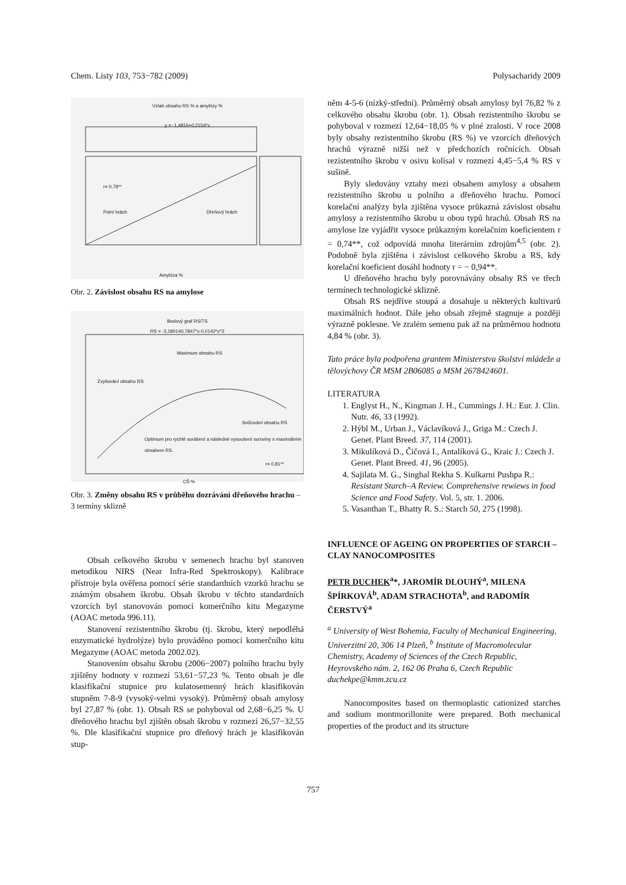Chem. Listy 103, 753−782 (2009) Polysacharidy 2009
Vztah obsahu RS % a amylózy %
y = -1,4816+0,2154*x
r= 0,78**
Polní hrách Dřeňový hrách
Amylóza %
Obr. 2. Závislost obsahu RS na amylose
Bodový graf RS/TS
RS = -3,180140,7847*x-0,0142*x^2
Maximum obsahu RS
Zvyšování obsahu RS
Snižování obsahu RS
Optimum pro rychlé sorášení a následné vysoušení suroviny s maximálním obsahem RS.
r= 0,81**
CŠ %
Obr. 3. Změny obsahu RS v průběhu dozrávání dřeňového hrachu – 3 termíny sklizně
Obsah celkového škrobu v semenech hrachu byl stanoven metodikou NIRS (Near Infra-Red Spektroskopy). Kalibrace přístroje byla ověřena pomocí série standardních vzorků hrachu se známým obsahem škrobu. Obsah škrobu v těchto standardních vzorcích byl stanovován pomocí komerčního kitu Megazyme (AOAC metoda 996.11).
Stanovení rezistentního škrobu (tj. škrobu, který nepodléhá enzymatické hydrolýze) bylo prováděno pomocí komerčního kitu Megazyme (AOAC metoda 2002.02).
Stanovením obsahu škrobu (2006−2007) polního hrachu byly zjištěny hodnoty v rozmezí 53,61−57,23 %. Tento obsah je dle klasifikační stupnice pro kulatosemenný hrách klasifikován stupněm 7-8-9 (vysoký-velmi vysoký). Průměrný obsah amylosy byl 27,87 % (obr. 1). Obsah RS se pohyboval od 2,68−6,25 %. U dřeňového hrachu byl zjištěn obsah škrobu v rozmezí 26,57−32,55 %. Dle klasifikační stupnice pro dřeňový hrách je klasifikován stup-
něm 4-5-6 (nízký-střední). Průměrný obsah amylosy byl 76,82 % z celkového obsahu škrobu (obr. 1). Obsah rezistentního škrobu se pohyboval v rozmezí 12,64−18,05 % v plné zralosti. V roce 2008 byly obsahy rezistentního škrobu (RS %) ve vzorcích dřeňových hrachů výrazně nižší než v předchozích ročnících. Obsah rezistentního škrobu v osivu kolísal v rozmezí 4,45−5,4 % RS v sušině.
Byly sledovány vztahy mezi obsahem amylosy a obsahem rezistentního škrobu u polního a dřeňového hrachu. Pomocí korelační analýzy byla zjištěna vysoce průkazná závislost obsahu amylosy a rezistentního škrobu u obou typů hrachů. Obsah RS na amylose lze vyjádřit vysoce průkazným korelačním koeficientem r = 0,74**, což odpovídá mnoha literárním zdrojům<sup>4,5</sup> (obr. 2). Podobně byla zjištěna i závislost celkového škrobu a RS, kdy korelační koeficient dosáhl hodnoty r = − 0,94**.
U dřeňového hrachu byly porovnávány obsahy RS ve třech termínech technologické sklizně.
Obsah RS nejdříve stoupá a dosahuje u některých kultivarů maximálních hodnot. Dále jeho obsah zřejmě stagnuje a později výrazně poklesne. Ve zralém semenu pak až na průměrnou hodnotu 4,84 % (obr. 3).
Tato práce byla podpořena grantem Ministerstva školství mládeže a tělovýchovy ČR MSM 2B06085 a MSM 2678424601.
LITERATURA
1. Englyst H., N., Kingman J. H., Cummings J. H.: Eur. J. Clin. Nutr. 46, 33 (1992).
2. Hýbl M., Urban J., Václavíková J., Griga M.: Czech J. Genet. Plant Breed. 37, 114 (2001).
3. Mikulíková D., Čičová I., Antalíková G., Kraic J.: Czech J. Genet. Plant Breed. 41, 96 (2005).
4. Sajilata M. G., Singhal Rekha S. Kulkarni Pushpa R.: Resistant Starch–A Review. Comprehensive rewiews in food Science and Food Safety. Vol. 5, str. 1. 2006.
5. Vasanthan T., Bhatty R. S.: Starch 50, 275 (1998).
INFLUENCE OF AGEING ON PROPERTIES OF STARCH – CLAY NANOCOMPOSITES
PETR DUCHEK<sup>a</sup>*, JAROMÍR DLOUHÝ<sup>a</sup>, MILENA ŠPÍRKOVÁ<sup>b</sup>, ADAM STRACHOTA<sup>b</sup>, and RADOMÍR ČERSTVÝ<sup>a</sup>
<sup>a</sup> University of West Bohemia, Faculty of Mechanical Engineering, Univerzitní 20, 306 14 Plzeň, <sup>b</sup> Institute of Macromolecular Chemistry, Academy of Sciences of the Czech Republic, Heyrovského nám. 2, 162 06 Praha 6, Czech Republic
duchekpe@kmm.zcu.cz
Nanocomposites based on thermoplastic cationized starches and sodium montmorillonite were prepared. Both mechanical properties of the product and its structure
757